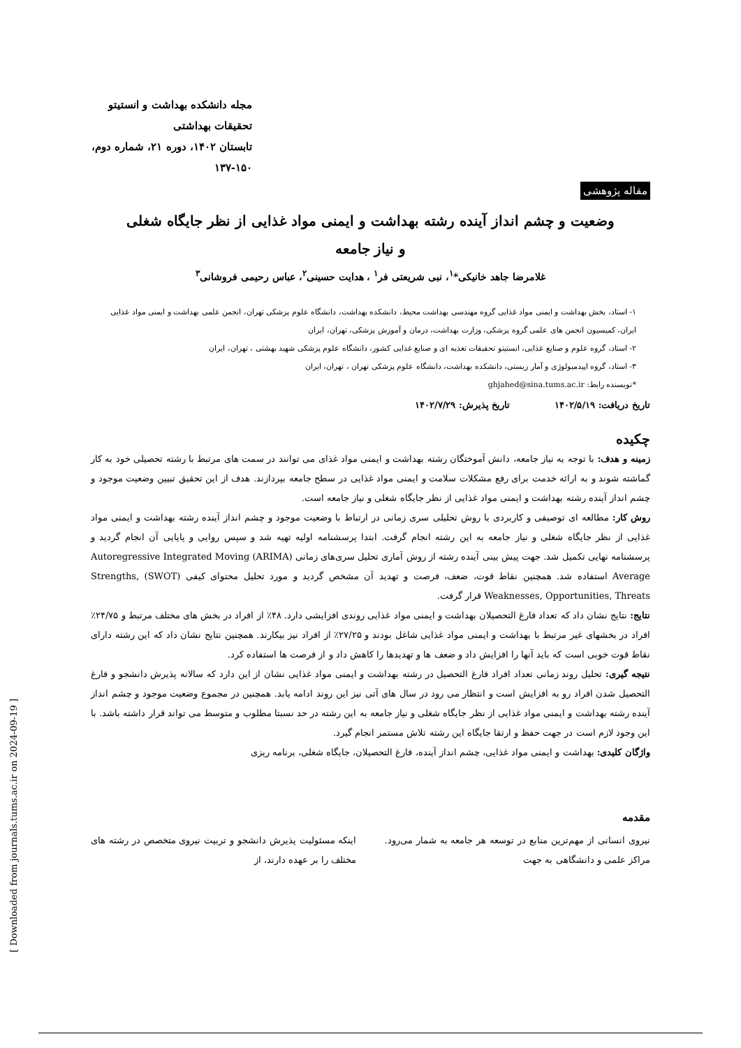مجله دانشکده بهداشت و انستیتو تحقیقات بهداشتی
تابستان ۱۴۰۲، دوره ۲۱، شماره دوم، ۱۵۰-۱۳۷
مقاله پژوهشی
وضعیت و چشم انداز آینده رشته بهداشت و ایمنی مواد غذایی از نظر جایگاه شغلی
و نیاز جامعه
غلامرضا جاهد خانیکی*<sup>۱</sup>، نبی شریعتی فر<sup>۱</sup> ، هدایت حسینی<sup>۲</sup>، عباس رحیمی فروشانی<sup>۳</sup>
۱- استاد، بخش بهداشت و ایمنی مواد غذایی گروه مهندسی بهداشت محیط، دانشکده بهداشت، دانشگاه علوم پزشکی تهران، انجمن علمی بهداشت و ایمنی مواد غذایی ایران، کمیسیون انجمن های علمی گروه پزشکی، وزارت بهداشت، درمان و آموزش پزشکی، تهران، ایران
۲- استاد، گروه علوم و صنایع غذایی، انستیتو تحقیقات تغذیه ای و صنایع غذایی کشور، دانشگاه علوم پزشکی شهید بهشتی ، تهران، ایران
۳- استاد، گروه اپیدمیولوژی و آمار زیستی، دانشکده بهداشت، دانشگاه علوم پزشکی تهران ، تهران، ایران
*نویسنده رابط: ghjahed@sina.tums.ac.ir
تاریخ دریافت: ۱۴۰۲/۵/۱۹ تاریخ پذیرش: ۱۴۰۲/۷/۲۹
چکیده
زمینه و هدف: با توجه به نیاز جامعه، دانش آموختگان رشته بهداشت و ایمنی مواد غذای می توانند در سمت های مرتبط با رشته تحصیلی خود به کار گماشته شوند و به ارائه خدمت برای رفع مشکلات سلامت و ایمنی مواد غذایی در سطح جامعه بپردازند. هدف از این تحقیق تبیین وضعیت موجود و چشم انداز آینده رشته بهداشت و ایمنی مواد غذایی از نظر جایگاه شغلی و نیاز جامعه است.
روش کار: مطالعه ای توصیفی و کاربردی با روش تحلیلی سری زمانی در ارتباط با وضعیت موجود و چشم انداز آینده رشته بهداشت و ایمنی مواد غذایی از نظر جایگاه شغلی و نیاز جامعه به این رشته انجام گرفت. ابتدا پرسشنامه اولیه تهیه شد و سپس روایی و پایایی آن انجام گردید و پرسشنامه نهایی تکمیل شد. جهت پیش بینی آینده رشته از روش آماری تحلیل سری‌های زمانی (ARIMA) Autoregressive Integrated Moving Average استفاده شد. همچنین نقاط قوت، ضعف، فرصت و تهدید آن مشخص گردید و مورد تحلیل محتوای کیفی (SWOT) Strengths, Weaknesses, Opportunities, Threats قرار گرفت.
نتایج: نتایج نشان داد که تعداد فارغ التحصیلان بهداشت و ایمنی مواد غذایی روندی افزایشی دارد. ۴۸٪ از افراد در بخش های مختلف مرتبط و ۲۴/۷۵٪ افراد در بخشهای غیر مرتبط با بهداشت و ایمنی مواد غذایی شاغل بودند و ۲۷/۲۵٪ از افراد نیز بیکارند. همچنین نتایج نشان داد که این رشته دارای نقاط قوت خوبی است که باید آنها را افزایش داد و ضعف ها و تهدیدها را کاهش داد و از فرصت ها استفاده کرد.
نتیجه گیری: تحلیل روند زمانی تعداد افراد فارغ التحصیل در رشته بهداشت و ایمنی مواد غذایی نشان از این دارد که سالانه پذیرش دانشجو و فارغ التحصیل شدن افراد رو به افزایش است و انتظار می رود در سال های آتی نیز این روند ادامه یابد. همچنین در مجموع وضعیت موجود و چشم انداز آینده رشته بهداشت و ایمنی مواد غذایی از نظر جایگاه شغلی و نیاز جامعه به این رشته در حد نسبتا مطلوب و متوسط می تواند قرار داشته باشد. با این وجود لازم است در جهت حفظ و ارتقا جایگاه این رشته تلاش مستمر انجام گیرد.
واژگان کلیدی: بهداشت و ایمنی مواد غذایی، چشم انداز آینده، فارغ التحصیلان، جایگاه شغلی، برنامه ریزی
مقدمه
نیروی انسانی از مهم‌ترین منابع در توسعه هر جامعه به شمار می‌رود. مراکز علمی و دانشگاهی به جهت
اینکه مسئولیت پذیرش دانشجو و تربیت نیروی متخصص در رشته های مختلف را بر عهده دارند، از
[ Downloaded from journals.tums.ac.ir on 2024-09-19 ]